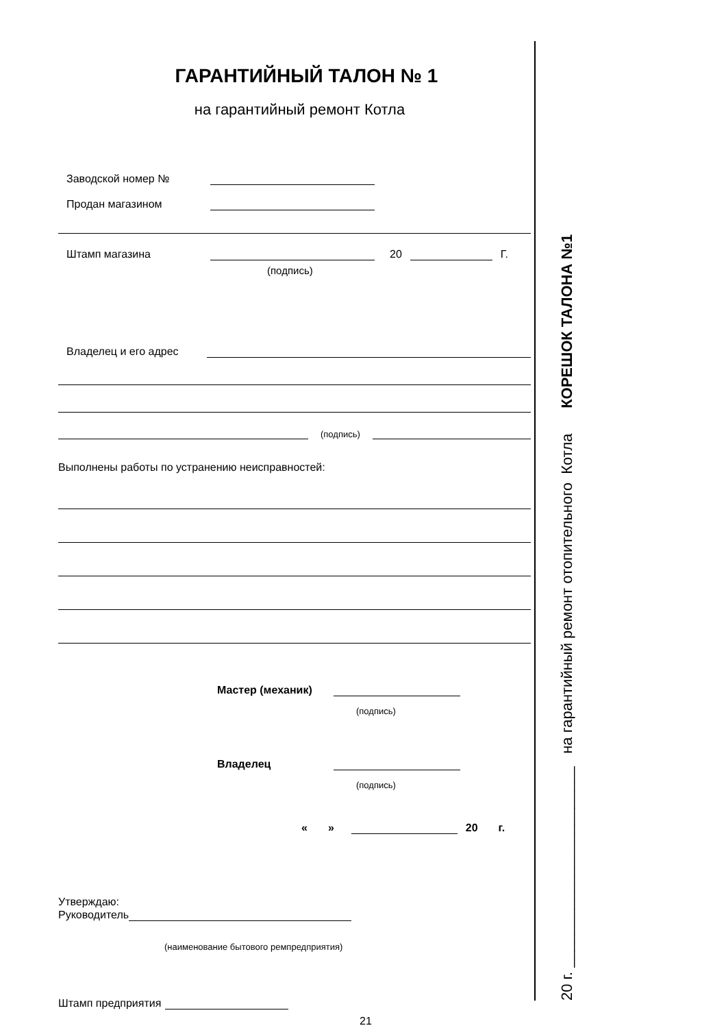ГАРАНТИЙНЫЙ ТАЛОН № 1
на гарантийный ремонт Котла
Заводской номер №
Продан магазином
Штамп магазина 20 Г.
(подпись)
Владелец и его адрес
(подпись)
Выполнены работы по устранению неисправностей:
Мастер (механик)
(подпись)
Владелец
(подпись)
« » 20 г.
Утверждаю:
Руководитель
(наименование бытового ремпредприятия)
Штамп предприятия
21
20 г. ________________________ на гарантийный ремонт отопительного Котла КОРЕШОК ТАЛОНА №1